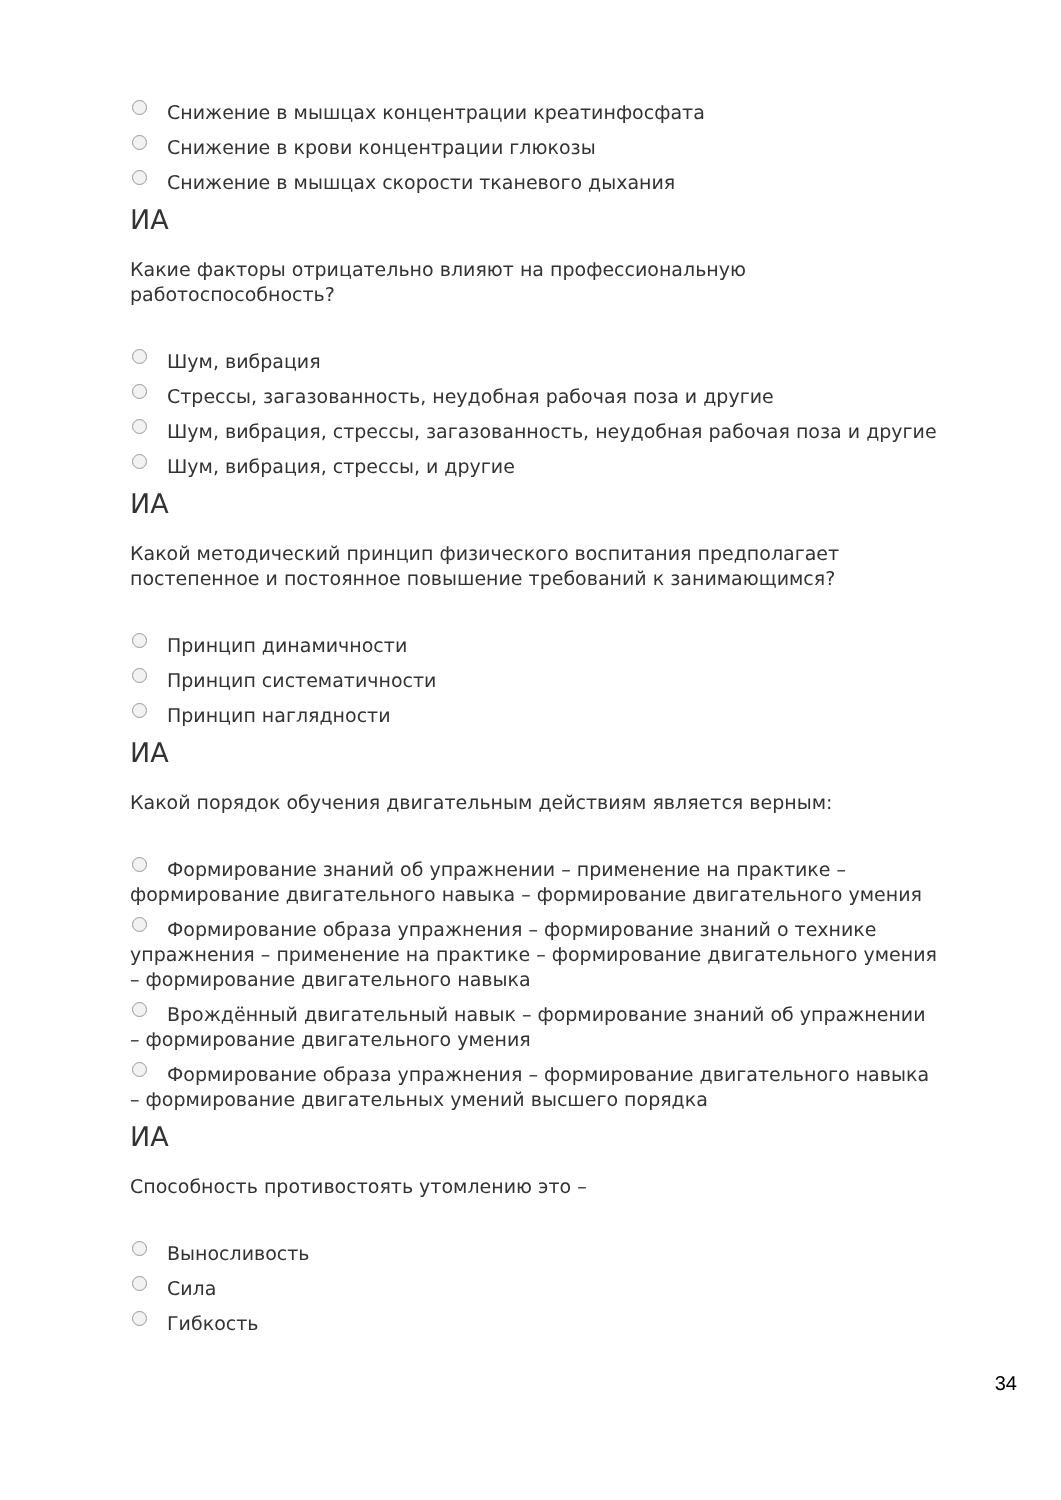Снижение в мышцах концентрации креатинфосфата
Снижение в крови концентрации глюкозы
Снижение в мышцах скорости тканевого дыхания
ИА
Какие факторы отрицательно влияют на профессиональную работоспособность?
Шум, вибрация
Стрессы, загазованность, неудобная рабочая поза и другие
Шум, вибрация, стрессы, загазованность, неудобная рабочая поза и другие
Шум, вибрация, стрессы, и другие
ИА
Какой методический принцип физического воспитания предполагает постепенное и постоянное повышение требований к занимающимся?
Принцип динамичности
Принцип систематичности
Принцип наглядности
ИА
Какой порядок обучения двигательным действиям является верным:
Формирование знаний об упражнении – применение на практике – формирование двигательного навыка – формирование двигательного умения
Формирование образа упражнения – формирование знаний о технике упражнения – применение на практике – формирование двигательного умения – формирование двигательного навыка
Врождённый двигательный навык – формирование знаний об упражнении – формирование двигательного умения
Формирование образа упражнения – формирование двигательного навыка – формирование двигательных умений высшего порядка
ИА
Способность противостоять утомлению это –
Выносливость
Сила
Гибкость
34